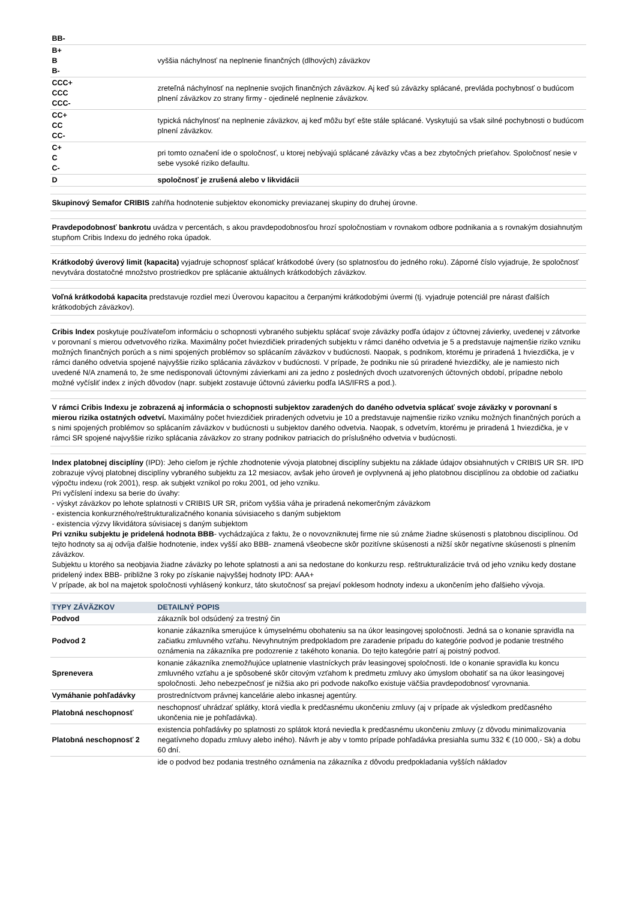| BB- | |
| B+ B B- | vyššia náchylnosť na neplnenie finančných (dlhových) záväzkov |
| CCC+ CCC CCC- | zreteľná náchylnosť na neplnenie svojich finančných záväzkov. Aj keď sú záväzky splácané, prevláda pochybnosť o budúcom plnení záväzkov zo strany firmy - ojedinelé neplnenie záväzkov. |
| CC+ CC CC- | typická náchylnosť na neplnenie záväzkov, aj keď môžu byť ešte stále splácané. Vyskytujú sa však silné pochybnosti o budúcom plnení záväzkov. |
| C+ C C- | pri tomto označení ide o spoločnosť, u ktorej nebývajú splácané záväzky včas a bez zbytočných prieťahov. Spoločnosť nesie v sebe vysoké riziko defaultu. |
| D | spoločnosť je zrušená alebo v likvidácii |
Skupinový Semafor CRIBIS zahŕňa hodnotenie subjektov ekonomicky previazanej skupiny do druhej úrovne.
Pravdepodobnosť bankrotu uvádza v percentách, s akou pravdepodobnosťou hrozí spoločnostiam v rovnakom odbore podnikania a s rovnakým dosiahnutým stupňom Cribis Indexu do jedného roka úpadok.
Krátkodobý úverový limit (kapacita) vyjadruje schopnosť splácať krátkodobé úvery (so splatnosťou do jedného roku). Záporné číslo vyjadruje, že spoločnosť nevytvára dostatočné množstvo prostriedkov pre splácanie aktuálnych krátkodobých záväzkov.
Voľná krátkodobá kapacita predstavuje rozdiel mezi Úverovou kapacitou a čerpanými krátkodobými úvermi (tj. vyjadruje potenciál pre nárast ďalších krátkodobých záväzkov).
Cribis Index poskytuje používateľom informáciu o schopnosti vybraného subjektu splácať svoje záväzky podľa údajov z účtovnej závierky, uvedenej v zátvorke v porovnaní s mierou odvetvového rizika. Maximálny počet hviezdičiek priradených subjektu v rámci daného odvetvia je 5 a predstavuje najmenšie riziko vzniku možných finančných porúch a s nimi spojených problémov so splácaním záväzkov v budúcnosti. Naopak, s podnikom, ktorému je priradená 1 hviezdička, je v rámci daného odvetvia spojené najvyššie riziko splácania záväzkov v budúcnosti. V prípade, že podniku nie sú priradené hviezdičky, ale je namiesto nich uvedené N/A znamená to, že sme nedisponovali účtovnými závierkami ani za jedno z posledných dvoch uzatvorených účtovných období, prípadne nebolo možné vyčísliť index z iných dôvodov (napr. subjekt zostavuje účtovnú závierku podľa IAS/IFRS a pod.).
V rámci Cribis Indexu je zobrazená aj informácia o schopnosti subjektov zaradených do daného odvetvia splácať svoje záväzky v porovnaní s mierou rizika ostatných odvetví. Maximálny počet hviezdičiek priradených odvetviu je 10 a predstavuje najmenšie riziko vzniku možných finančných porúch a s nimi spojených problémov so splácaním záväzkov v budúcnosti u subjektov daného odvetvia. Naopak, s odvetvím, ktorému je priradená 1 hviezdička, je v rámci SR spojené najvyššie riziko splácania záväzkov zo strany podnikov patriacich do príslušného odvetvia v budúcnosti.
Index platobnej disciplíny (IPD): Jeho cieľom je rýchle zhodnotenie vývoja platobnej disciplíny subjektu na základe údajov obsiahnutých v CRIBIS UR SR. IPD zobrazuje vývoj platobnej disciplíny vybraného subjektu za 12 mesiacov, avšak jeho úroveň je ovplyvnená aj jeho platobnou disciplínou za obdobie od začiatku výpočtu indexu (rok 2001), resp. ak subjekt vznikol po roku 2001, od jeho vzniku.
Pri vyčíslení indexu sa berie do úvahy:
- výskyt záväzkov po lehote splatnosti v CRIBIS UR SR, pričom vyššia váha je priradená nekomerčným záväzkom
- existencia konkurzného/reštrukturalizačného konania súvisiaceho s daným subjektom
- existencia výzvy likvidátora súvisiacej s daným subjektom
Pri vzniku subjektu je pridelená hodnota BBB- vychádzajúca z faktu, že o novovzniknutej firme nie sú známe žiadne skúsenosti s platobnou disciplínou. Od tejto hodnoty sa aj odvíja ďalšie hodnotenie, index vyšší ako BBB- znamená všeobecne skôr pozitívne skúsenosti a nižší skôr negatívne skúsenosti s plnením záväzkov.
Subjektu u ktorého sa neobjavia žiadne záväzky po lehote splatnosti a ani sa nedostane do konkurzu resp. reštrukturalizácie trvá od jeho vzniku kedy dostane pridelený index BBB- približne 3 roky po získanie najvyššej hodnoty IPD: AAA+
V prípade, ak bol na majetok spoločnosti vyhlásený konkurz, táto skutočnosť sa prejaví poklesom hodnoty indexu a ukončením jeho ďalšieho vývoja.
| TYPY ZÁVÄZKOV | DETAILNÝ POPIS |
| --- | --- |
| Podvod | zákazník bol odsúdený za trestný čin |
| Podvod 2 | konanie zákazníka smerujúce k úmyselnému obohateniu sa na úkor leasingovej spoločnosti. Jedná sa o konanie spravidla na začiatku zmluvného vzťahu. Nevyhnutným predpokladom pre zaradenie prípadu do kategórie podvod je podanie trestného oznámenia na zákazníka pre podozrenie z takéhoto konania. Do tejto kategórie patrí aj poistný podvod. |
| Sprenevera | konanie zákazníka znemožňujúce uplatnenie vlastníckych práv leasingovej spoločnosti. Ide o konanie spravidla ku koncu zmluvného vzťahu a je spôsobené skôr citovým vzťahom k predmetu zmluvy ako úmyslom obohatiť sa na úkor leasingovej spoločnosti. Jeho nebezpečnosť je nižšia ako pri podvode nakoľko existuje väčšia pravdepodobnosť vyrovnania. |
| Vymáhanie pohľadávky | prostredníctvom právnej kancelárie alebo inkasnej agentúry. |
| Platobná neschopnosť | neschopnosť uhrádzať splátky, ktorá viedla k predčasnému ukončeniu zmluvy (aj v prípade ak výsledkom predčasného ukončenia nie je pohľadávka). |
| Platobná neschopnosť 2 | existencia pohľadávky po splatnosti zo splátok ktorá neviedla k predčasnému ukončeniu zmluvy (z dôvodu minimalizovania negatívneho dopadu zmluvy alebo iného). Návrh je aby v tomto prípade pohľadávka presiahla sumu 332 € (10 000,- Sk) a dobu 60 dní. |
| | ide o podvod bez podania trestného oznámenia na zákazníka z dôvodu predpokladania vyšších nákladov |